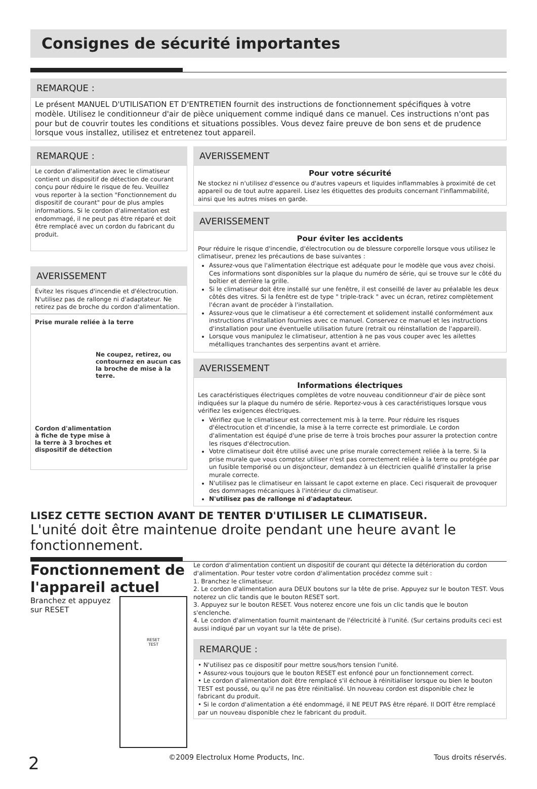Consignes de sécurité importantes
REMARQUE :
Le présent MANUEL D'UTILISATION ET D'ENTRETIEN fournit des instructions de fonctionnement spécifiques à votre modèle. Utilisez le conditionneur d'air de pièce uniquement comme indiqué dans ce manuel. Ces instructions n'ont pas pour but de couvrir toutes les conditions et situations possibles. Vous devez faire preuve de bon sens et de prudence lorsque vous installez, utilisez et entretenez tout appareil.
REMARQUE :
Le cordon d'alimentation avec le climatiseur contient un dispositif de détection de courant conçu pour réduire le risque de feu. Veuillez vous reporter à la section "Fonctionnement du dispositif de courant" pour de plus amples informations. Si le cordon d'alimentation est endommagé, il ne peut pas être réparé et doit être remplacé avec un cordon du fabricant du produit.
AVERISSEMENT
Évitez les risques d'incendie et d'électrocution. N'utilisez pas de rallonge ni d'adaptateur. Ne retirez pas de broche du cordon d'alimentation.
Prise murale reliée à la terre
Ne coupez, retirez, ou contournez en aucun cas la broche de mise à la terre.
Cordon d'alimentation à fiche de type mise à la terre à 3 broches et dispositif de détection
AVERISSEMENT
Pour votre sécurité
Ne stockez ni n'utilisez d'essence ou d'autres vapeurs et liquides inflammables à proximité de cet appareil ou de tout autre appareil. Lisez les étiquettes des produits concernant l'inflammabilité, ainsi que les autres mises en garde.
AVERISSEMENT
Pour éviter les accidents
Pour réduire le risque d'incendie, d'électrocution ou de blessure corporelle lorsque vous utilisez le climatiseur, prenez les précautions de base suivantes :
Assurez-vous que l'alimentation électrique est adéquate pour le modèle que vous avez choisi. Ces informations sont disponibles sur la plaque du numéro de série, qui se trouve sur le côté du boîtier et derrière la grille.
Si le climatiseur doit être installé sur une fenêtre, il est conseillé de laver au préalable les deux côtés des vitres. Si la fenêtre est de type " triple-track " avec un écran, retirez complètement l'écran avant de procéder à l'installation.
Assurez-vous que le climatiseur a été correctement et solidement installé conformément aux instructions d'installation fournies avec ce manuel. Conservez ce manuel et les instructions d'installation pour une éventuelle utilisation future (retrait ou réinstallation de l'appareil).
Lorsque vous manipulez le climatiseur, attention à ne pas vous couper avec les ailettes métalliques tranchantes des serpentins avant et arrière.
AVERISSEMENT
Informations électriques
Les caractéristiques électriques complètes de votre nouveau conditionneur d'air de pièce sont indiquées sur la plaque du numéro de série. Reportez-vous à ces caractéristiques lorsque vous vérifiez les exigences électriques.
Vérifiez que le climatiseur est correctement mis à la terre. Pour réduire les risques d'électrocution et d'incendie, la mise à la terre correcte est primordiale. Le cordon d'alimentation est équipé d'une prise de terre à trois broches pour assurer la protection contre les risques d'électrocution.
Votre climatiseur doit être utilisé avec une prise murale correctement reliée à la terre. Si la prise murale que vous comptez utiliser n'est pas correctement reliée à la terre ou protégée par un fusible temporisé ou un disjoncteur, demandez à un électricien qualifié d'installer la prise murale correcte.
N'utilisez pas le climatiseur en laissant le capot externe en place. Ceci risquerait de provoquer des dommages mécaniques à l'intérieur du climatiseur.
N'utilisez pas de rallonge ni d'adaptateur.
LISEZ CETTE SECTION AVANT DE TENTER D'UTILISER LE CLIMATISEUR.
L'unité doit être maintenue droite pendant une heure avant le fonctionnement.
Fonctionnement de l'appareil actuel
Branchez et appuyez sur RESET
RESET
TEST
Le cordon d'alimentation contient un dispositif de courant qui détecte la détérioration du cordon d'alimentation. Pour tester votre cordon d'alimentation procédez comme suit :
1. Branchez le climatiseur.
2. Le cordon d'alimentation aura DEUX boutons sur la tête de prise. Appuyez sur le bouton TEST. Vous noterez un clic tandis que le bouton RESET sort.
3. Appuyez sur le bouton RESET. Vous noterez encore une fois un clic tandis que le bouton s'enclenche.
4. Le cordon d'alimentation fournit maintenant de l'électricité à l'unité. (Sur certains produits ceci est aussi indiqué par un voyant sur la tête de prise).
REMARQUE :
• N'utilisez pas ce dispositif pour mettre sous/hors tension l'unité.
• Assurez-vous toujours que le bouton RESET est enfoncé pour un fonctionnement correct.
• Le cordon d'alimentation doit être remplacé s'il échoue à réinitialiser lorsque ou bien le bouton TEST est poussé, ou qu'il ne pas être réinitialisé. Un nouveau cordon est disponible chez le fabricant du produit.
• Si le cordon d'alimentation a été endommagé, il NE PEUT PAS être réparé. Il DOIT être remplacé par un nouveau disponible chez le fabricant du produit.
2 ©2009 Electrolux Home Products, Inc. Tous droits réservés.